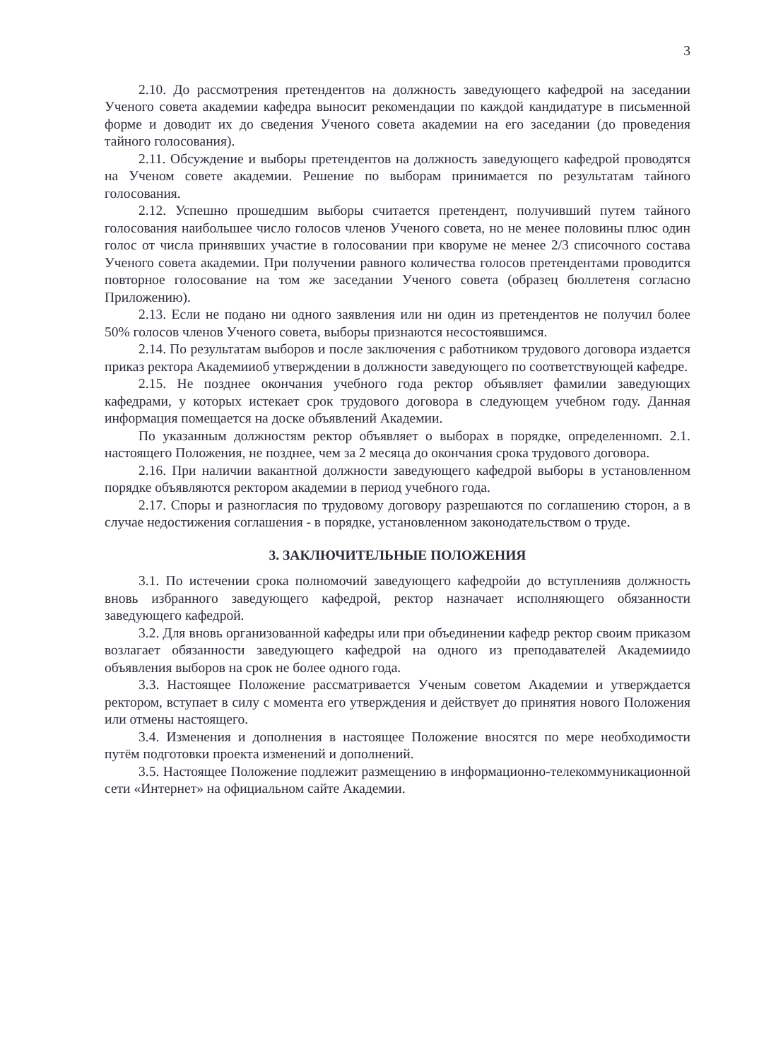3
2.10. До рассмотрения претендентов на должность заведующего кафедрой на заседании Ученого совета академии кафедра выносит рекомендации по каждой кандидатуре в письменной форме и доводит их до сведения Ученого совета академии на его заседании (до проведения тайного голосования).
2.11. Обсуждение и выборы претендентов на должность заведующего кафедрой проводятся на Ученом совете академии. Решение по выборам принимается по результатам тайного голосования.
2.12. Успешно прошедшим выборы считается претендент, получивший путем тайного голосования наибольшее число голосов членов Ученого совета, но не менее половины плюс один голос от числа принявших участие в голосовании при кворуме не менее 2/3 списочного состава Ученого совета академии. При получении равного количества голосов претендентами проводится повторное голосование на том же заседании Ученого совета (образец бюллетеня согласно Приложению).
2.13. Если не подано ни одного заявления или ни один из претендентов не получил более 50% голосов членов Ученого совета, выборы признаются несостоявшимся.
2.14. По результатам выборов и после заключения с работником трудового договора издается приказ ректора Академииоб утверждении в должности заведующего по соответствующей кафедре.
2.15. Не позднее окончания учебного года ректор объявляет фамилии заведующих кафедрами, у которых истекает срок трудового договора в следующем учебном году. Данная информация помещается на доске объявлений Академии.
По указанным должностям ректор объявляет о выборах в порядке, определенномп. 2.1. настоящего Положения, не позднее, чем за 2 месяца до окончания срока трудового договора.
2.16. При наличии вакантной должности заведующего кафедрой выборы в установленном порядке объявляются ректором академии в период учебного года.
2.17. Споры и разногласия по трудовому договору разрешаются по соглашению сторон, а в случае недостижения соглашения - в порядке, установленном законодательством о труде.
3. ЗАКЛЮЧИТЕЛЬНЫЕ ПОЛОЖЕНИЯ
3.1. По истечении срока полномочий заведующего кафедройи до вступленияв должность вновь избранного заведующего кафедрой, ректор назначает исполняющего обязанности заведующего кафедрой.
3.2. Для вновь организованной кафедры или при объединении кафедр ректор своим приказом возлагает обязанности заведующего кафедрой на одного из преподавателей Академиидо объявления выборов на срок не более одного года.
3.3. Настоящее Положение рассматривается Ученым советом Академии и утверждается ректором, вступает в силу с момента его утверждения и действует до принятия нового Положения или отмены настоящего.
3.4. Изменения и дополнения в настоящее Положение вносятся по мере необходимости путём подготовки проекта изменений и дополнений.
3.5. Настоящее Положение подлежит размещению в информационно-телекоммуникационной сети «Интернет» на официальном сайте Академии.